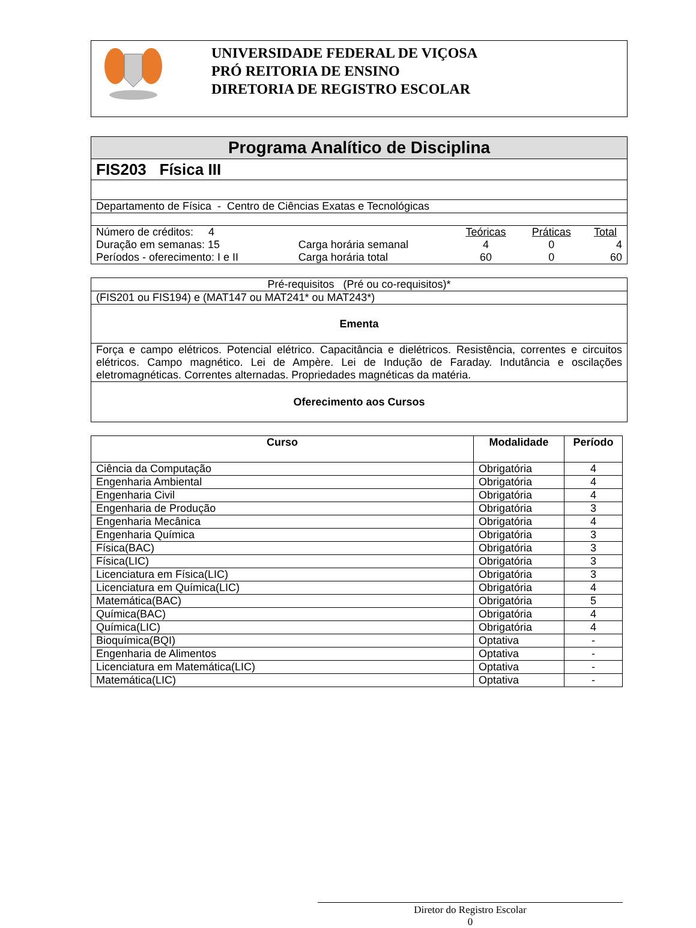UNIVERSIDADE FEDERAL DE VIÇOSA
PRÓ REITORIA DE ENSINO
DIRETORIA DE REGISTRO ESCOLAR
| Programa Analítico de Disciplina |
| FIS203 Física III |
| Departamento de Física - Centro de Ciências Exatas e Tecnológicas |
| / Número de créditos: 4 / / Teóricas / Práticas / Total / / Duração em semanas: 15 / Carga horária semanal / 4 / 0 / 4 / / Períodos - oferecimento: I e II / Carga horária total / 60 / 0 / 60 / |
| Pré-requisitos (Pré ou co-requisitos)* |
| (FIS201 ou FIS194) e (MAT147 ou MAT241* ou MAT243*) |
| Ementa |
| Força e campo elétricos. Potencial elétrico. Capacitância e dielétricos. Resistência, correntes e circuitos elétricos. Campo magnético. Lei de Ampère. Lei de Indução de Faraday. Indutância e oscilações eletromagnéticas. Correntes alternadas. Propriedades magnéticas da matéria. |
| Oferecimento aos Cursos |
| Curso | Modalidade | Período |
| --- | --- | --- |
| Ciência da Computação | Obrigatória | 4 |
| Engenharia Ambiental | Obrigatória | 4 |
| Engenharia Civil | Obrigatória | 4 |
| Engenharia de Produção | Obrigatória | 3 |
| Engenharia Mecânica | Obrigatória | 4 |
| Engenharia Química | Obrigatória | 3 |
| Física(BAC) | Obrigatória | 3 |
| Física(LIC) | Obrigatória | 3 |
| Licenciatura em Física(LIC) | Obrigatória | 3 |
| Licenciatura em Química(LIC) | Obrigatória | 4 |
| Matemática(BAC) | Obrigatória | 5 |
| Química(BAC) | Obrigatória | 4 |
| Química(LIC) | Obrigatória | 4 |
| Bioquímica(BQI) | Optativa | - |
| Engenharia de Alimentos | Optativa | - |
| Licenciatura em Matemática(LIC) | Optativa | - |
| Matemática(LIC) | Optativa | - |
Diretor do Registro Escolar
0